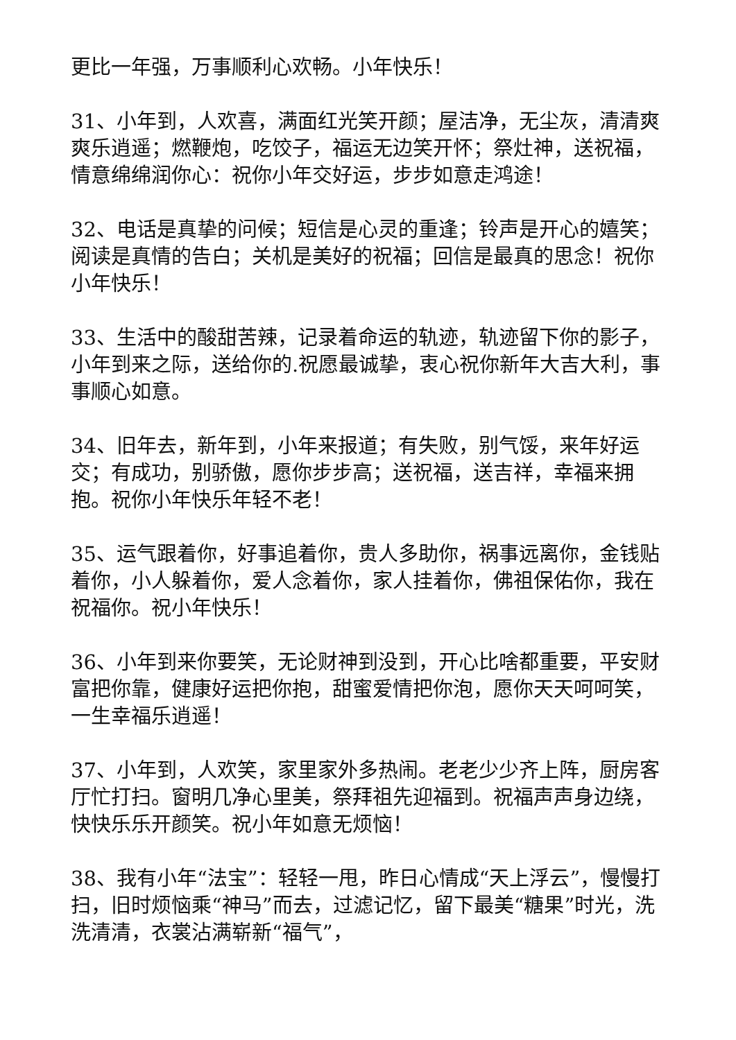更比一年强，万事顺利心欢畅。小年快乐！
31、小年到，人欢喜，满面红光笑开颜；屋洁净，无尘灰，清清爽爽乐逍遥；燃鞭炮，吃饺子，福运无边笑开怀；祭灶神，送祝福，情意绵绵润你心：祝你小年交好运，步步如意走鸿途！
32、电话是真挚的问候；短信是心灵的重逢；铃声是开心的嬉笑；阅读是真情的告白；关机是美好的祝福；回信是最真的思念！祝你小年快乐！
33、生活中的酸甜苦辣，记录着命运的轨迹，轨迹留下你的影子，小年到来之际，送给你的.祝愿最诚挚，衷心祝你新年大吉大利，事事顺心如意。
34、旧年去，新年到，小年来报道；有失败，别气馁，来年好运交；有成功，别骄傲，愿你步步高；送祝福，送吉祥，幸福来拥抱。祝你小年快乐年轻不老！
35、运气跟着你，好事追着你，贵人多助你，祸事远离你，金钱贴着你，小人躲着你，爱人念着你，家人挂着你，佛祖保佑你，我在祝福你。祝小年快乐！
36、小年到来你要笑，无论财神到没到，开心比啥都重要，平安财富把你靠，健康好运把你抱，甜蜜爱情把你泡，愿你天天呵呵笑，一生幸福乐逍遥！
37、小年到，人欢笑，家里家外多热闹。老老少少齐上阵，厨房客厅忙打扫。窗明几净心里美，祭拜祖先迎福到。祝福声声身边绕，快快乐乐开颜笑。祝小年如意无烦恼！
38、我有小年“法宝”：轻轻一甩，昨日心情成“天上浮云”，慢慢打扫，旧时烦恼乘“神马”而去，过滤记忆，留下最美“糖果”时光，洗洗清清，衣裳沾满崭新“福气”，